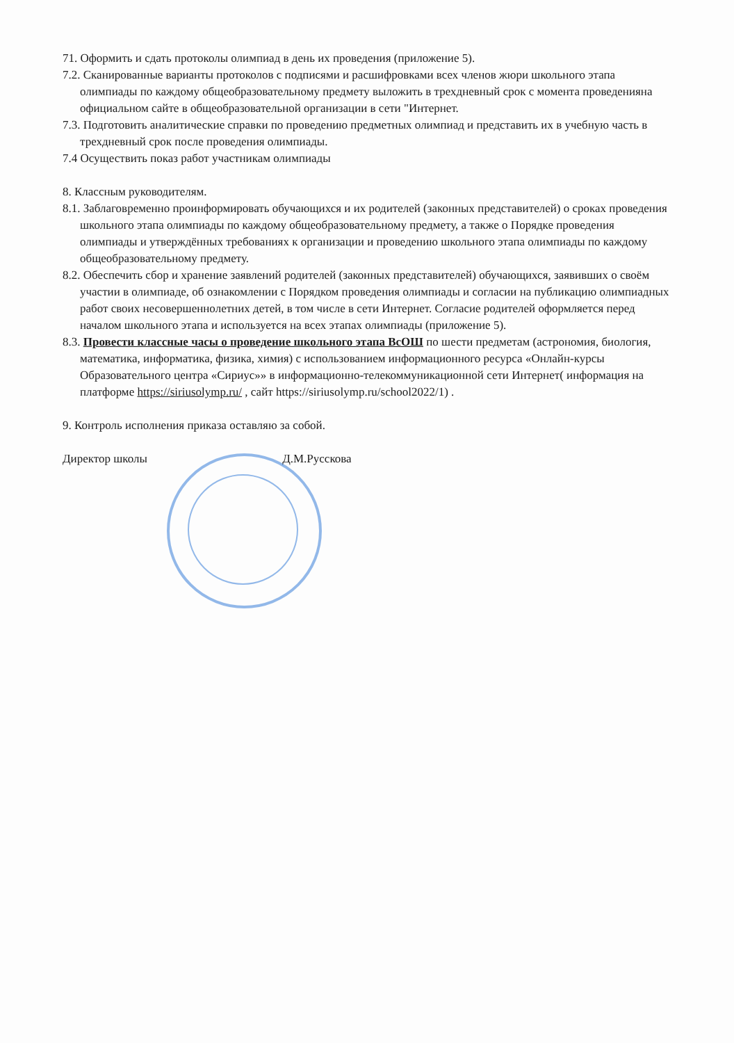71. Оформить и сдать протоколы олимпиад в день их проведения (приложение 5).
7.2. Сканированные варианты протоколов с подписями и расшифровками всех членов жюри школьного этапа олимпиады по каждому общеобразовательному предмету выложить в трехдневный срок с момента проведенияна официальном сайте в общеобразовательной организации в сети "Интернет.
7.3. Подготовить аналитические справки по проведению предметных олимпиад и представить их в учебную часть в трехдневный срок после проведения олимпиады.
7.4 Осуществить показ работ участникам олимпиады
8. Классным руководителям.
8.1. Заблаговременно проинформировать обучающихся и их родителей (законных представителей) о сроках проведения школьного этапа олимпиады по каждому общеобразовательному предмету, а также о Порядке проведения олимпиады и утверждённых требованиях к организации и проведению школьного этапа олимпиады по каждому общеобразовательному предмету.
8.2. Обеспечить сбор и хранение заявлений родителей (законных представителей) обучающихся, заявивших о своём участии в олимпиаде, об ознакомлении с Порядком проведения олимпиады и согласии на публикацию олимпиадных работ своих несовершеннолетних детей, в том числе в сети Интернет. Согласие родителей оформляется перед началом школьного этапа и используется на всех этапах олимпиады (приложение 5).
8.3. Провести классные часы о проведение школьного этапа ВсОШ по шести предметам (астрономия, биология, математика, информатика, физика, химия) с использованием информационного ресурса «Онлайн-курсы Образовательного центра «Сириус»» в информационно-телекоммуникационной сети Интернет( информация на платформе https://siriusolymp.ru/ , сайт https://siriusolymp.ru/school2022/1) .
9. Контроль исполнения приказа оставляю за собой.
Директор школы Д.М.Русскова